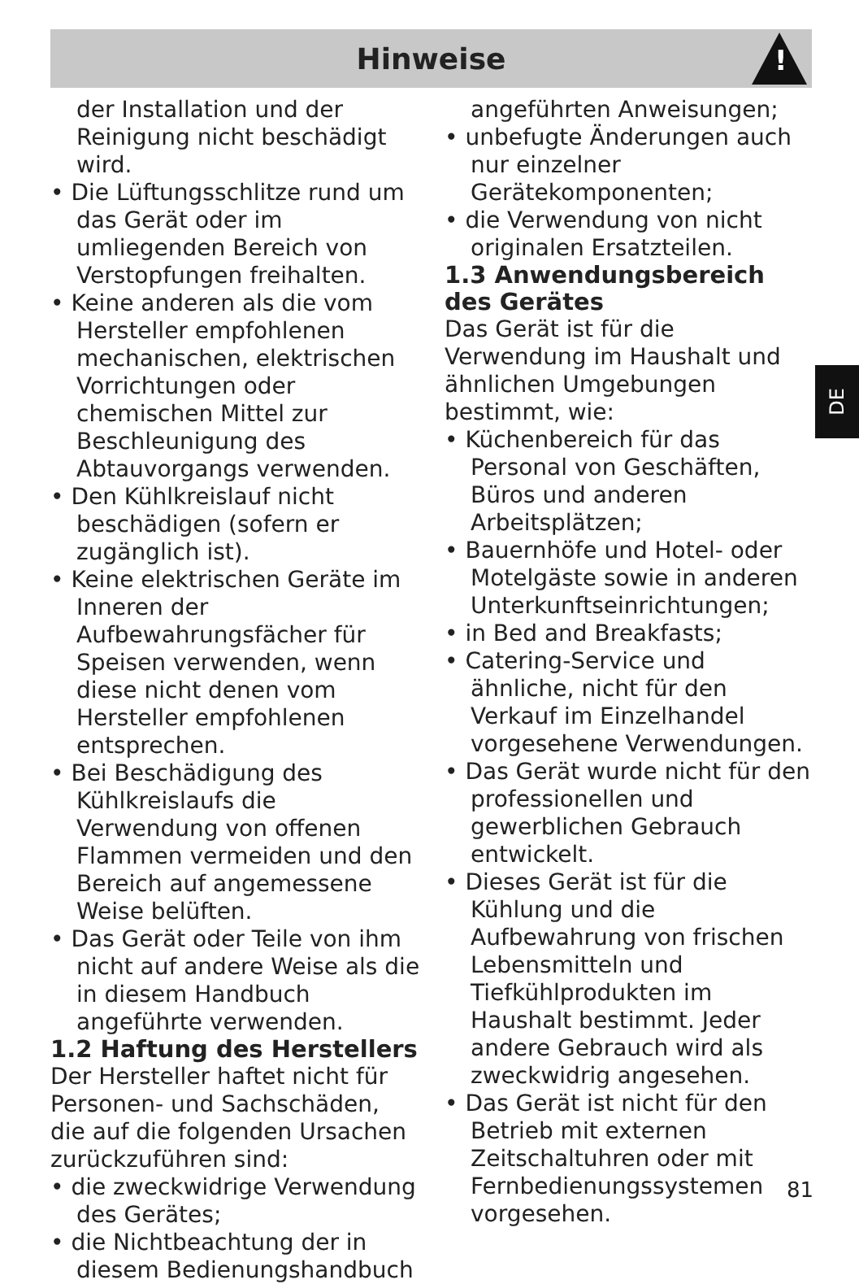Hinweise
!
der Installation und der Reinigung nicht beschädigt wird.
• Die Lüftungsschlitze rund um das Gerät oder im umliegenden Bereich von Verstopfungen freihalten.
• Keine anderen als die vom Hersteller empfohlenen mechanischen, elektrischen Vorrichtungen oder chemischen Mittel zur Beschleunigung des Abtauvorgangs verwenden.
• Den Kühlkreislauf nicht beschädigen (sofern er zugänglich ist).
• Keine elektrischen Geräte im Inneren der Aufbewahrungsfächer für Speisen verwenden, wenn diese nicht denen vom Hersteller empfohlenen entsprechen.
• Bei Beschädigung des Kühlkreislaufs die Verwendung von offenen Flammen vermeiden und den Bereich auf angemessene Weise belüften.
• Das Gerät oder Teile von ihm nicht auf andere Weise als die in diesem Handbuch angeführte verwenden.
1.2 Haftung des Herstellers
Der Hersteller haftet nicht für Personen- und Sachschäden, die auf die folgenden Ursachen zurückzuführen sind:
• die zweckwidrige Verwendung des Gerätes;
• die Nichtbeachtung der in diesem Bedienungshandbuch
angeführten Anweisungen;
• unbefugte Änderungen auch nur einzelner Gerätekomponenten;
• die Verwendung von nicht originalen Ersatzteilen.
1.3 Anwendungsbereich des Gerätes
Das Gerät ist für die Verwendung im Haushalt und ähnlichen Umgebungen bestimmt, wie:
• Küchenbereich für das Personal von Geschäften, Büros und anderen Arbeitsplätzen;
• Bauernhöfe und Hotel- oder Motelgäste sowie in anderen Unterkunftseinrichtungen;
• in Bed and Breakfasts;
• Catering-Service und ähnliche, nicht für den Verkauf im Einzelhandel vorgesehene Verwendungen.
• Das Gerät wurde nicht für den professionellen und gewerblichen Gebrauch entwickelt.
• Dieses Gerät ist für die Kühlung und die Aufbewahrung von frischen Lebensmitteln und Tiefkühlprodukten im Haushalt bestimmt. Jeder andere Gebrauch wird als zweckwidrig angesehen.
• Das Gerät ist nicht für den Betrieb mit externen Zeitschaltuhren oder mit Fernbedienungssystemen vorgesehen.
DE
81